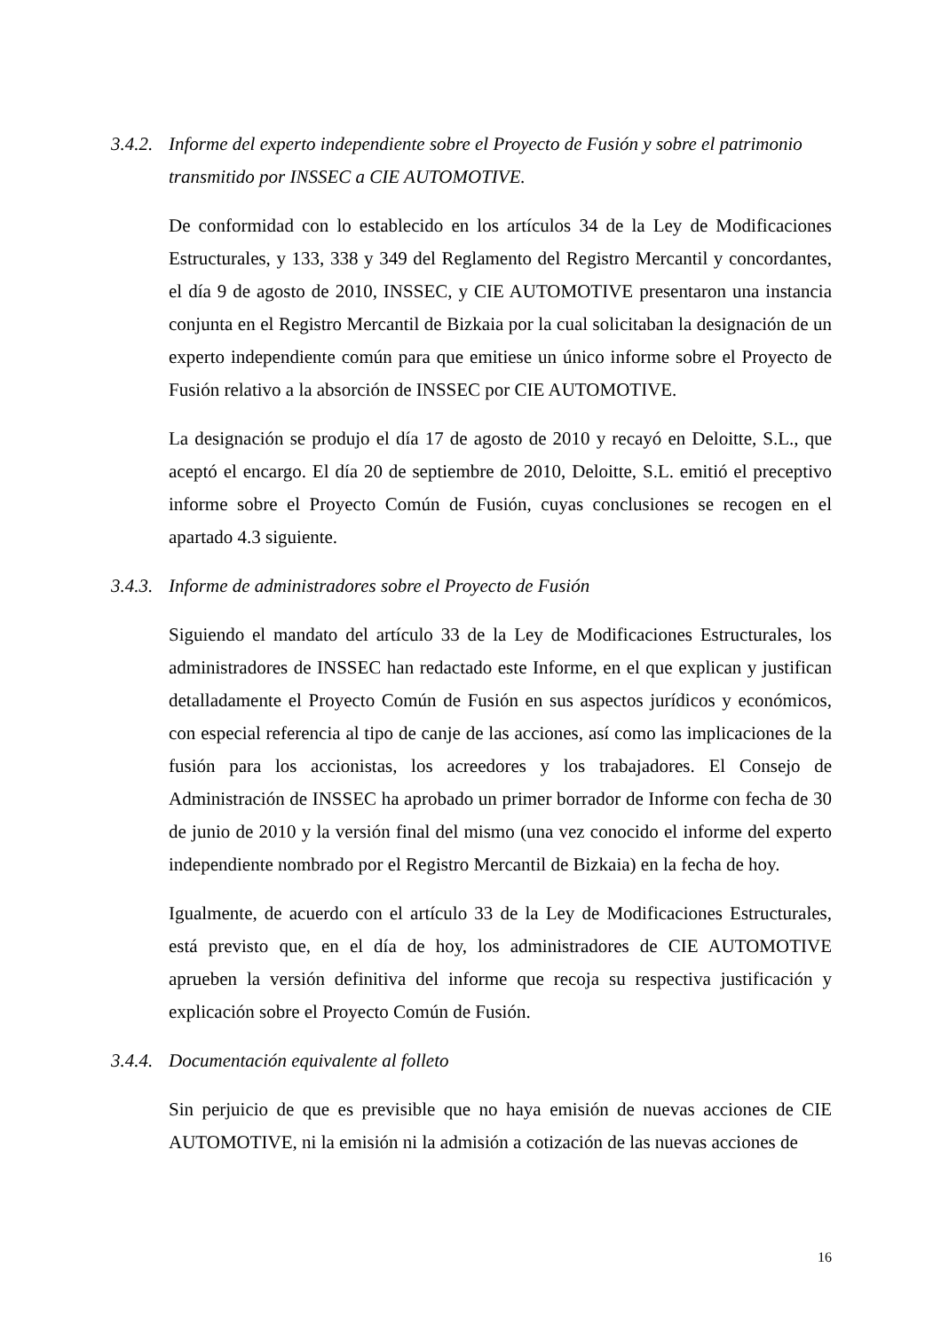3.4.2. Informe del experto independiente sobre el Proyecto de Fusión y sobre el patrimonio transmitido por INSSEC a CIE AUTOMOTIVE.
De conformidad con lo establecido en los artículos 34 de la Ley de Modificaciones Estructurales, y 133, 338 y 349 del Reglamento del Registro Mercantil y concordantes, el día 9 de agosto de 2010, INSSEC, y CIE AUTOMOTIVE presentaron una instancia conjunta en el Registro Mercantil de Bizkaia por la cual solicitaban la designación de un experto independiente común para que emitiese un único informe sobre el Proyecto de Fusión relativo a la absorción de INSSEC por CIE AUTOMOTIVE.
La designación se produjo el día 17 de agosto de 2010 y recayó en Deloitte, S.L., que aceptó el encargo. El día 20 de septiembre de 2010, Deloitte, S.L. emitió el preceptivo informe sobre el Proyecto Común de Fusión, cuyas conclusiones se recogen en el apartado 4.3 siguiente.
3.4.3. Informe de administradores sobre el Proyecto de Fusión
Siguiendo el mandato del artículo 33 de la Ley de Modificaciones Estructurales, los administradores de INSSEC han redactado este Informe, en el que explican y justifican detalladamente el Proyecto Común de Fusión en sus aspectos jurídicos y económicos, con especial referencia al tipo de canje de las acciones, así como las implicaciones de la fusión para los accionistas, los acreedores y los trabajadores. El Consejo de Administración de INSSEC ha aprobado un primer borrador de Informe con fecha de 30 de junio de 2010 y la versión final del mismo (una vez conocido el informe del experto independiente nombrado por el Registro Mercantil de Bizkaia) en la fecha de hoy.
Igualmente, de acuerdo con el artículo 33 de la Ley de Modificaciones Estructurales, está previsto que, en el día de hoy, los administradores de CIE AUTOMOTIVE aprueben la versión definitiva del informe que recoja su respectiva justificación y explicación sobre el Proyecto Común de Fusión.
3.4.4. Documentación equivalente al folleto
Sin perjuicio de que es previsible que no haya emisión de nuevas acciones de CIE AUTOMOTIVE, ni la emisión ni la admisión a cotización de las nuevas acciones de
16